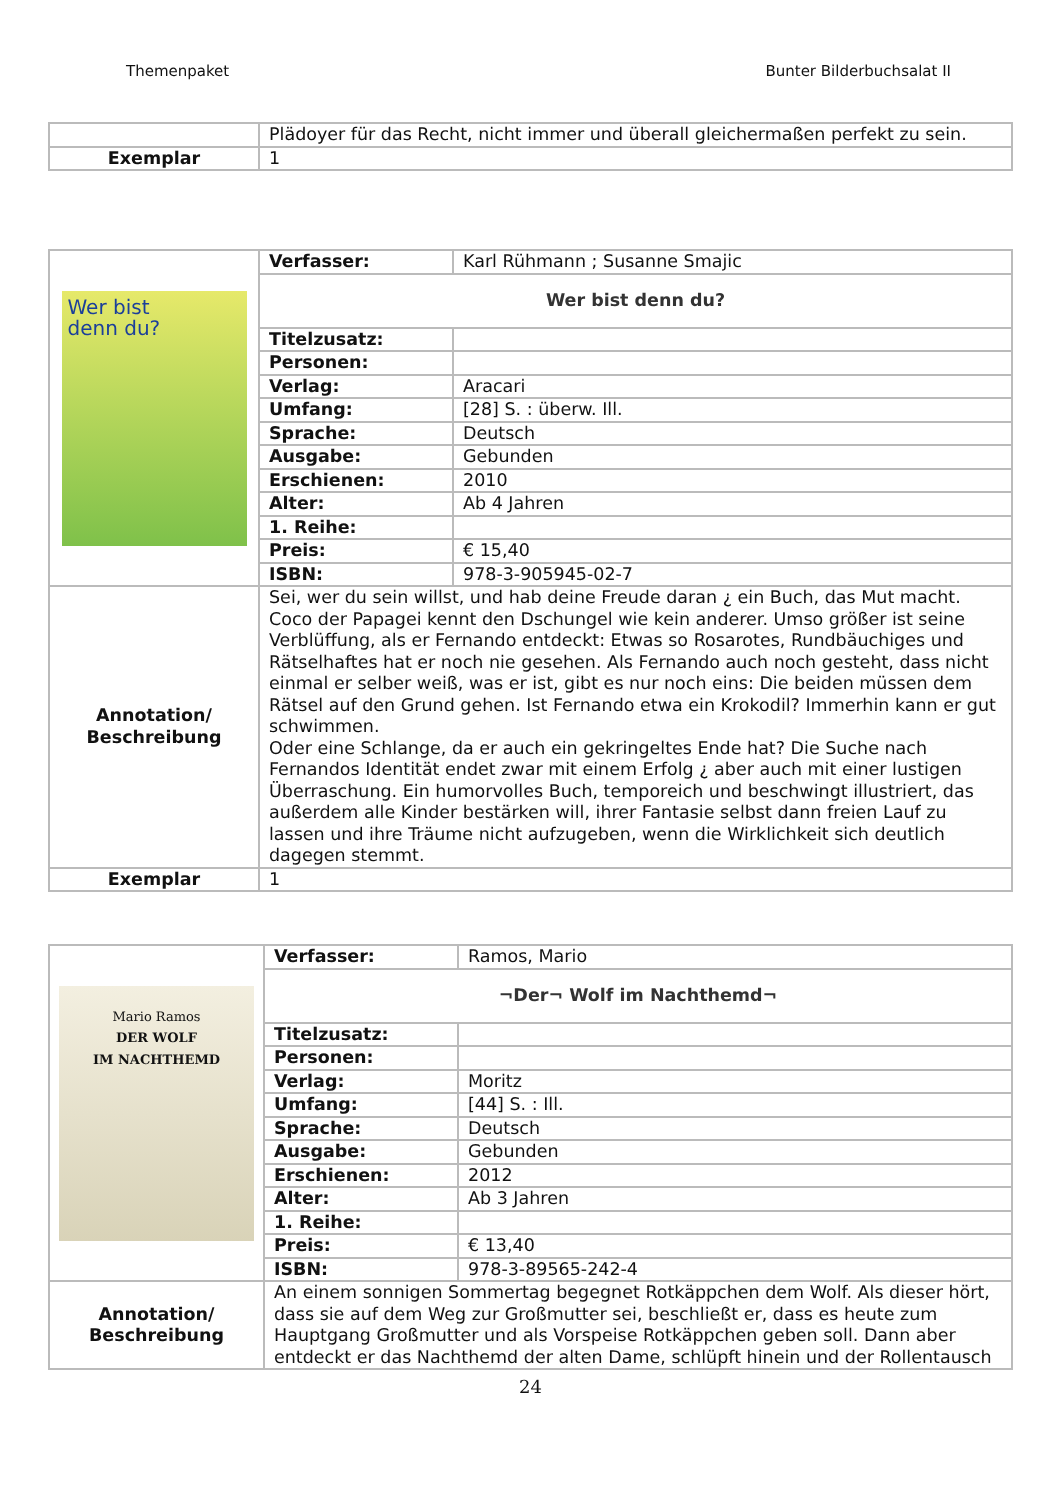Themenpaket Bunter Bilderbuchsalat II
| | Plädoyer für das Recht, nicht immer und überall gleichermaßen perfekt zu sein. |
| Exemplar | 1 |
| Wer bist denn du? | Verfasser: | Karl Rühmann ; Susanne Smajic |
| | Wer bist denn du? | |
| | Titelzusatz: | |
| | Personen: | |
| | Verlag: | Aracari |
| | Umfang: | [28] S. : überw. Ill. |
| | Sprache: | Deutsch |
| | Ausgabe: | Gebunden |
| | Erschienen: | 2010 |
| | Alter: | Ab 4 Jahren |
| | 1. Reihe: | |
| | Preis: | € 15,40 |
| | ISBN: | 978-3-905945-02-7 |
| Annotation/ Beschreibung | Sei, wer du sein willst, und hab deine Freude daran ¿ ein Buch, das Mut macht. Coco der Papagei kennt den Dschungel wie kein anderer. Umso größer ist seine Verblüffung, als er Fernando entdeckt: Etwas so Rosarotes, Rundbäuchiges und Rätselhaftes hat er noch nie gesehen. Als Fernando auch noch gesteht, dass nicht einmal er selber weiß, was er ist, gibt es nur noch eins: Die beiden müssen dem Rätsel auf den Grund gehen. Ist Fernando etwa ein Krokodil? Immerhin kann er gut schwimmen. Oder eine Schlange, da er auch ein gekringeltes Ende hat? Die Suche nach Fernandos Identität endet zwar mit einem Erfolg ¿ aber auch mit einer lustigen Überraschung. Ein humorvolles Buch, temporeich und beschwingt illustriert, das außerdem alle Kinder bestärken will, ihrer Fantasie selbst dann freien Lauf zu lassen und ihre Träume nicht aufzugeben, wenn die Wirklichkeit sich deutlich dagegen stemmt. | |
| Exemplar | 1 | |
| Mario Ramos DER WOLF IM NACHTHEMD | Verfasser: | Ramos, Mario |
| | ¬Der¬ Wolf im Nachthemd¬ | |
| | Titelzusatz: | |
| | Personen: | |
| | Verlag: | Moritz |
| | Umfang: | [44] S. : Ill. |
| | Sprache: | Deutsch |
| | Ausgabe: | Gebunden |
| | Erschienen: | 2012 |
| | Alter: | Ab 3 Jahren |
| | 1. Reihe: | |
| | Preis: | € 13,40 |
| | ISBN: | 978-3-89565-242-4 |
| Annotation/ Beschreibung | An einem sonnigen Sommertag begegnet Rotkäppchen dem Wolf. Als dieser hört, dass sie auf dem Weg zur Großmutter sei, beschließt er, dass es heute zum Hauptgang Großmutter und als Vorspeise Rotkäppchen geben soll. Dann aber entdeckt er das Nachthemd der alten Dame, schlüpft hinein und der Rollentausch | |
24